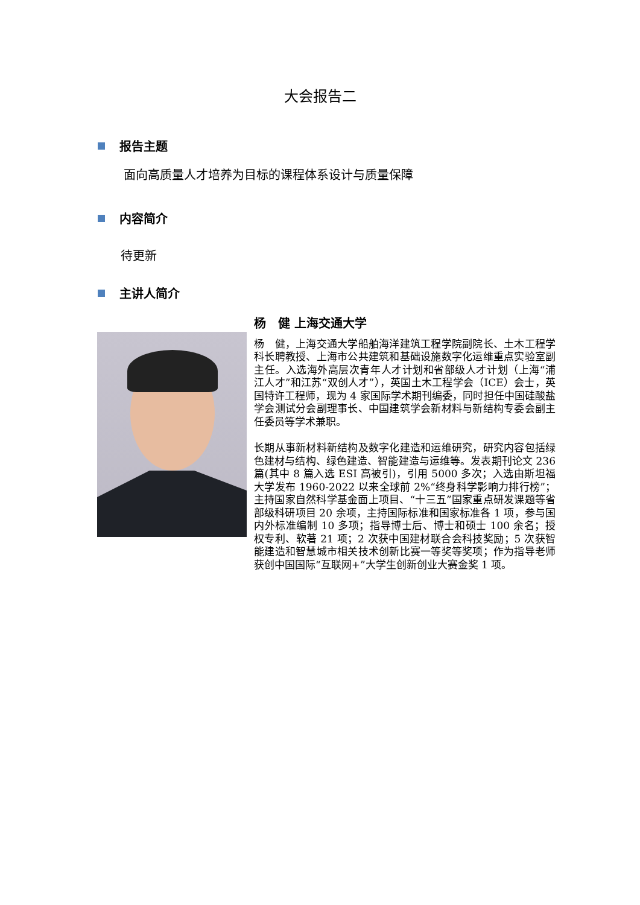大会报告二
报告主题
面向高质量人才培养为目标的课程体系设计与质量保障
内容简介
待更新
主讲人简介
杨　健 上海交通大学
杨　健，上海交通大学船舶海洋建筑工程学院副院长、土木工程学科长聘教授、上海市公共建筑和基础设施数字化运维重点实验室副主任。入选海外高层次青年人才计划和省部级人才计划（上海“浦江人才”和江苏“双创人才”），英国土木工程学会（ICE）会士，英国特许工程师，现为 4 家国际学术期刊编委，同时担任中国硅酸盐学会测试分会副理事长、中国建筑学会新材料与新结构专委会副主任委员等学术兼职。
长期从事新材料新结构及数字化建造和运维研究，研究内容包括绿色建材与结构、绿色建造、智能建造与运维等。发表期刊论文 236 篇(其中 8 篇入选 ESI 高被引)，引用 5000 多次；入选由斯坦福大学发布 1960-2022 以来全球前 2%“终身科学影响力排行榜”；主持国家自然科学基金面上项目、“十三五”国家重点研发课题等省部级科研项目 20 余项，主持国际标准和国家标准各 1 项，参与国内外标准编制 10 多项；指导博士后、博士和硕士 100 余名；授权专利、软著 21 项；2 次获中国建材联合会科技奖励；5 次获智能建造和智慧城市相关技术创新比赛一等奖等奖项；作为指导老师获创中国国际“互联网+”大学生创新创业大赛金奖 1 项。